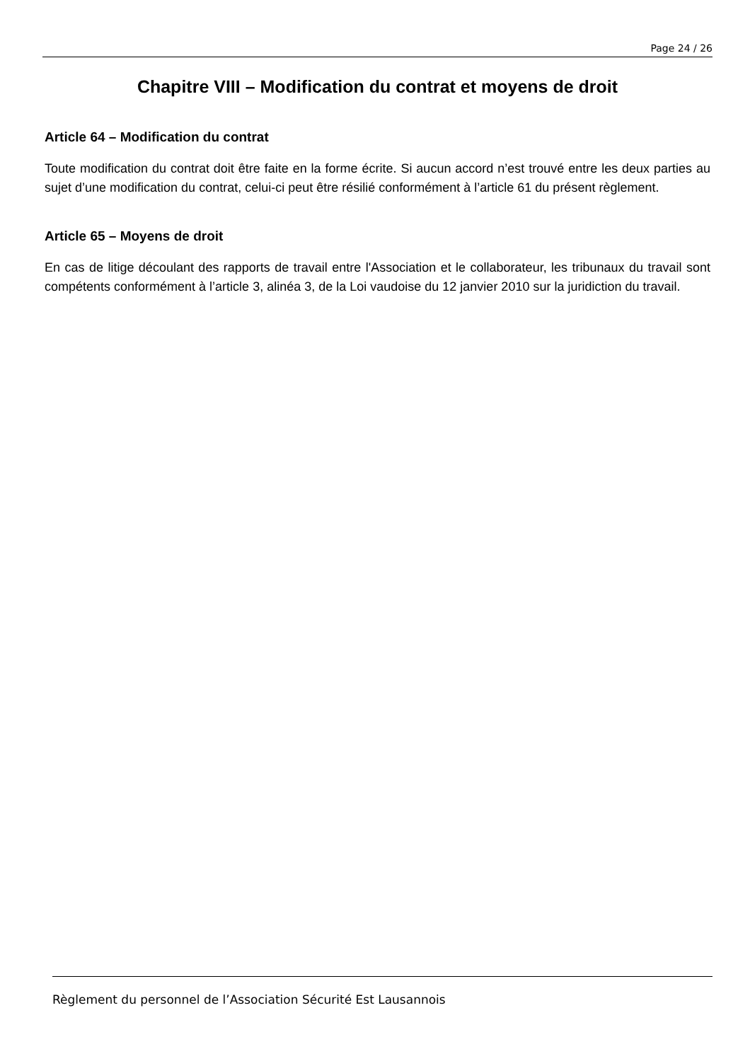Page 24 / 26
Chapitre VIII – Modification du contrat et moyens de droit
Article 64 – Modification du contrat
Toute modification du contrat doit être faite en la forme écrite. Si aucun accord n’est trouvé entre les deux parties au sujet d’une modification du contrat, celui-ci peut être résilié conformément à l’article 61 du présent règlement.
Article 65 – Moyens de droit
En cas de litige découlant des rapports de travail entre l'Association et le collaborateur, les tribunaux du travail sont compétents conformément à l’article 3, alinéa 3, de la Loi vaudoise du 12 janvier 2010 sur la juridiction du travail.
Règlement du personnel de l’Association Sécurité Est Lausannois